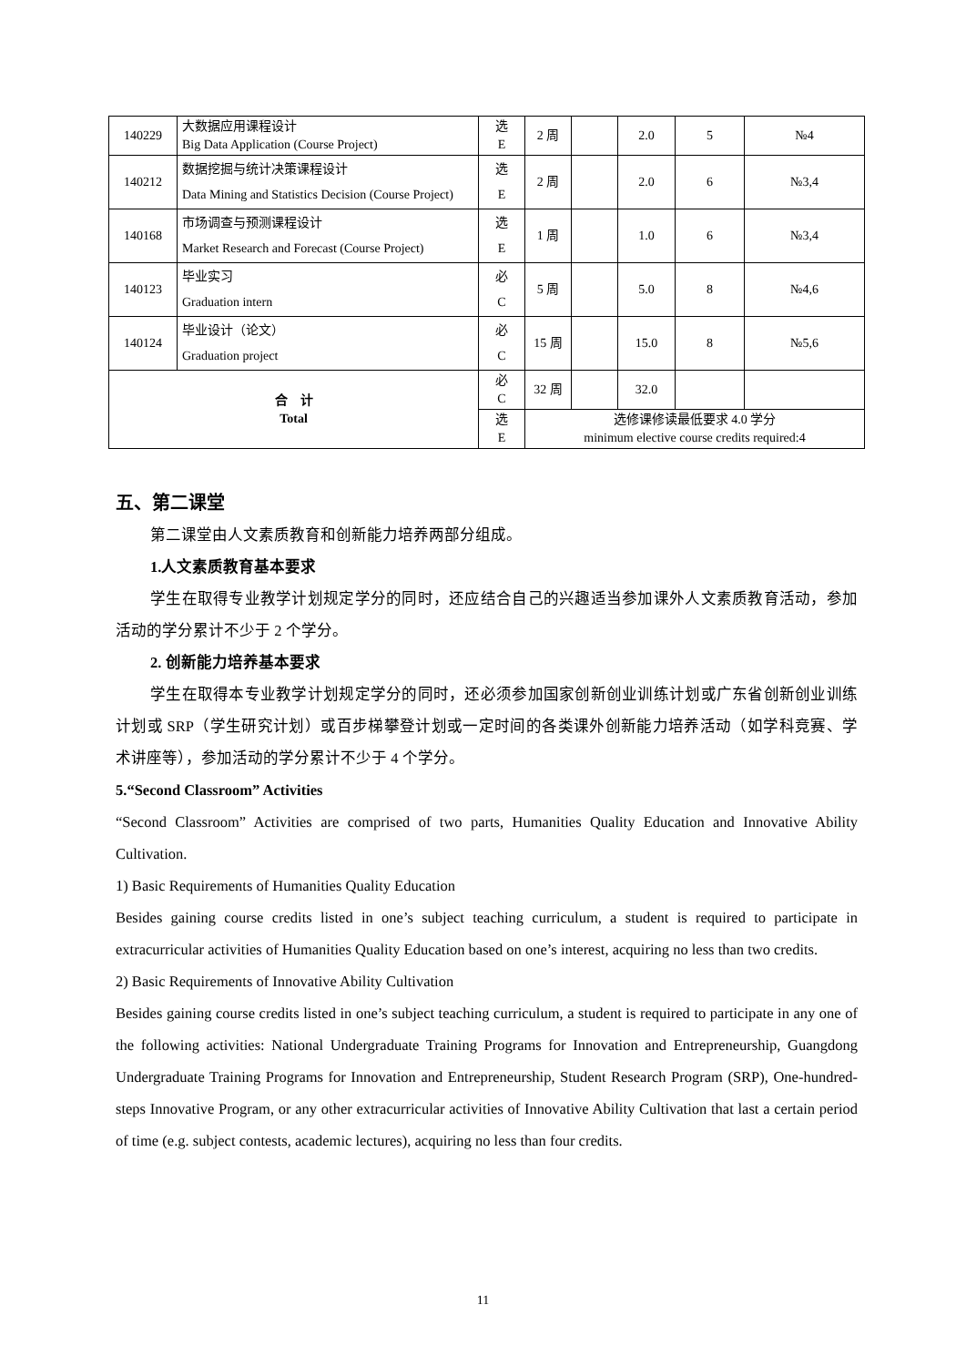| 140229 | 大数据应用课程设计 Big Data Application (Course Project) | 选 E | 2 周 | | 2.0 | 5 | №4 |
| 140212 | 数据挖掘与统计决策课程设计 Data Mining and Statistics Decision (Course Project) | 选 E | 2 周 | | 2.0 | 6 | №3,4 |
| 140168 | 市场调查与预测课程设计 Market Research and Forecast (Course Project) | 选 E | 1 周 | | 1.0 | 6 | №3,4 |
| 140123 | 毕业实习 Graduation intern | 必 C | 5 周 | | 5.0 | 8 | №4,6 |
| 140124 | 毕业设计（论文） Graduation project | 必 C | 15 周 | | 15.0 | 8 | №5,6 |
| 合 计 Total | | 必 C | 32 周 | | 32.0 | | |
| | | 选 E | 选修课修读最低要求 4.0 学分 minimum elective course credits required:4 | | | | |
五、第二课堂
第二课堂由人文素质教育和创新能力培养两部分组成。
1.人文素质教育基本要求
学生在取得专业教学计划规定学分的同时，还应结合自己的兴趣适当参加课外人文素质教育活动，参加活动的学分累计不少于 2 个学分。
2. 创新能力培养基本要求
学生在取得本专业教学计划规定学分的同时，还必须参加国家创新创业训练计划或广东省创新创业训练计划或 SRP（学生研究计划）或百步梯攀登计划或一定时间的各类课外创新能力培养活动（如学科竞赛、学术讲座等），参加活动的学分累计不少于 4 个学分。
5.“Second Classroom” Activities
“Second Classroom” Activities are comprised of two parts, Humanities Quality Education and Innovative Ability Cultivation.
1) Basic Requirements of Humanities Quality Education
Besides gaining course credits listed in one’s subject teaching curriculum, a student is required to participate in extracurricular activities of Humanities Quality Education based on one’s interest, acquiring no less than two credits.
2) Basic Requirements of Innovative Ability Cultivation
Besides gaining course credits listed in one’s subject teaching curriculum, a student is required to participate in any one of the following activities: National Undergraduate Training Programs for Innovation and Entrepreneurship, Guangdong Undergraduate Training Programs for Innovation and Entrepreneurship, Student Research Program (SRP), One-hundred-steps Innovative Program, or any other extracurricular activities of Innovative Ability Cultivation that last a certain period of time (e.g. subject contests, academic lectures), acquiring no less than four credits.
11